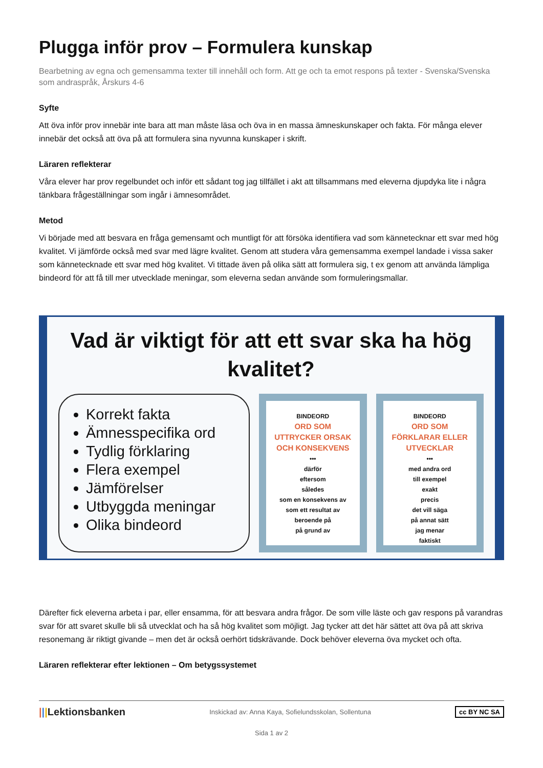Plugga inför prov – Formulera kunskap
Bearbetning av egna och gemensamma texter till innehåll och form. Att ge och ta emot respons på texter - Svenska/Svenska som andraspråk, Årskurs 4-6
Syfte
Att öva inför prov innebär inte bara att man måste läsa och öva in en massa ämneskunskaper och fakta. För många elever innebär det också att öva på att formulera sina nyvunna kunskaper i skrift.
Läraren reflekterar
Våra elever har prov regelbundet och inför ett sådant tog jag tillfället i akt att tillsammans med eleverna djupdyka lite i några tänkbara frågeställningar som ingår i ämnesområdet.
Metod
Vi började med att besvara en fråga gemensamt och muntligt för att försöka identifiera vad som kännetecknar ett svar med hög kvalitet. Vi jämförde också med svar med lägre kvalitet. Genom att studera våra gemensamma exempel landade i vissa saker som kännetecknade ett svar med hög kvalitet. Vi tittade även på olika sätt att formulera sig, t ex genom att använda lämpliga bindeord för att få till mer utvecklade meningar, som eleverna sedan använde som formuleringsmallar.
Vad är viktigt för att ett svar ska ha hög kvalitet?
Korrekt fakta
Ämnesspecifika ord
Tydlig förklaring
Flera exempel
Jämförelser
Utbyggda meningar
Olika bindeord
BINDEORD
ORD SOM
UTTRYCKER ORSAK
OCH KONSEKVENS
•••
därför
eftersom
således
som en konsekvens av
som ett resultat av
beroende på
på grund av
BINDEORD
ORD SOM
FÖRKLARAR ELLER
UTVECKLAR
•••
med andra ord
till exempel
exakt
precis
det vill säga
på annat sätt
jag menar
faktiskt
Därefter fick eleverna arbeta i par, eller ensamma, för att besvara andra frågor. De som ville läste och gav respons på varandras svar för att svaret skulle bli så utvecklat och ha så hög kvalitet som möjligt. Jag tycker att det här sättet att öva på att skriva resonemang är riktigt givande – men det är också oerhört tidskrävande. Dock behöver eleverna öva mycket och ofta.
Läraren reflekterar efter lektionen – Om betygssystemet
|||Lektionsbanken Inskickad av: Anna Kaya, Sofielundsskolan, Sollentuna cc BY NC SA
Sida 1 av 2